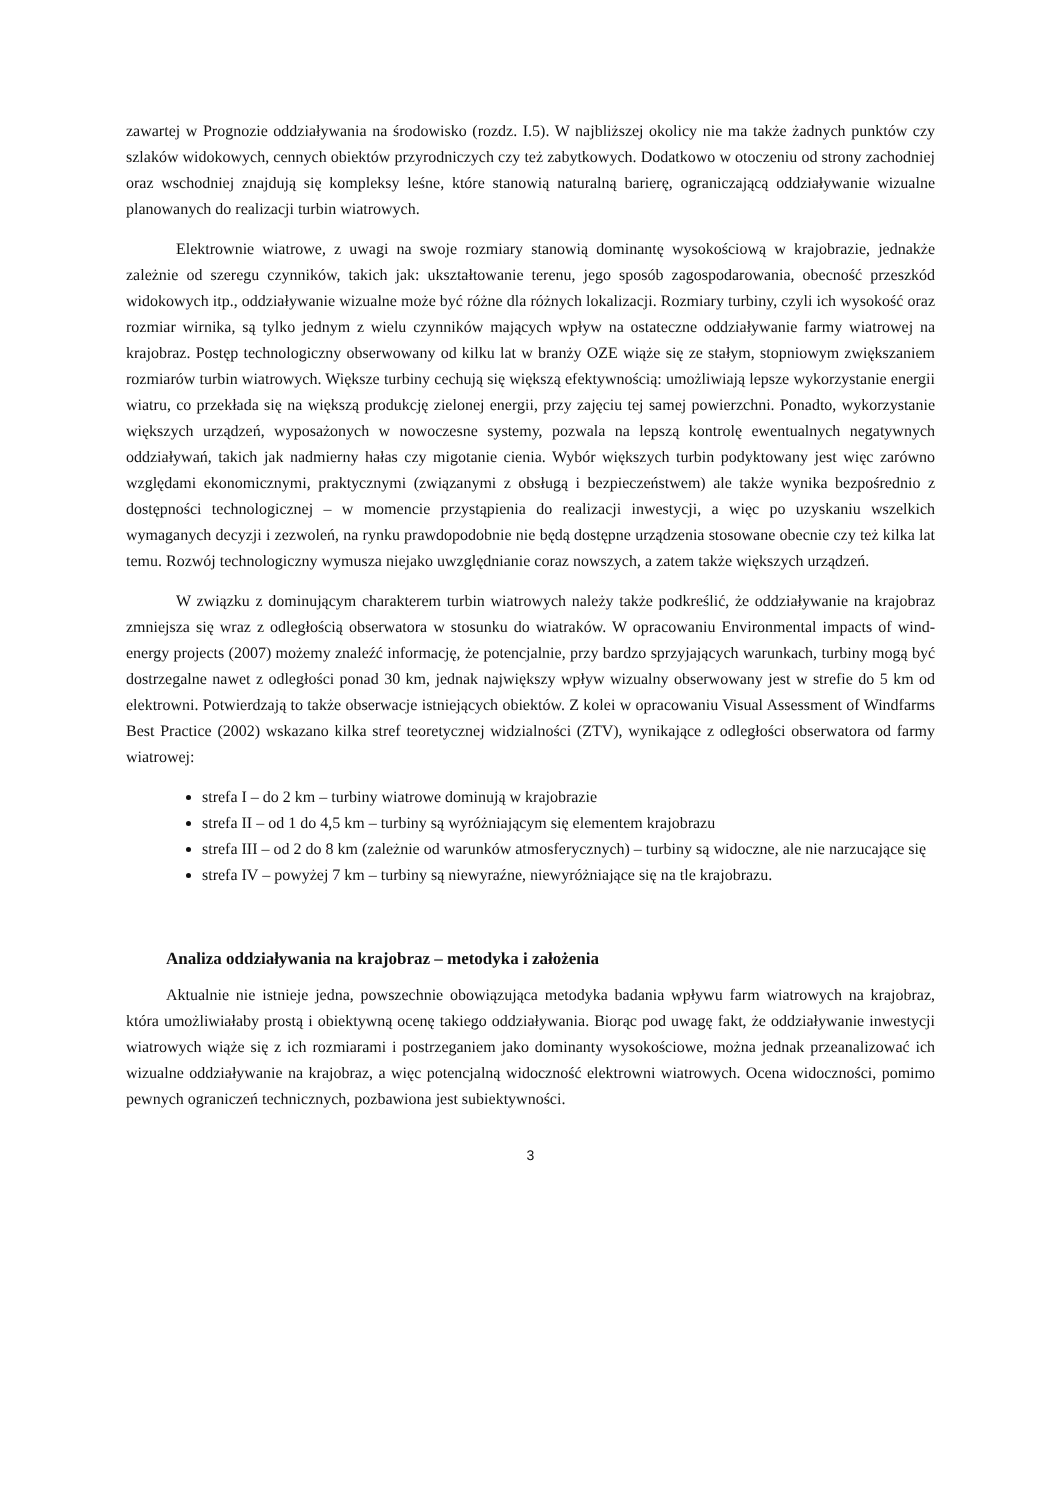zawartej w Prognozie oddziaływania na środowisko (rozdz. I.5). W najbliższej okolicy nie ma także żadnych punktów czy szlaków widokowych, cennych obiektów przyrodniczych czy też zabytkowych. Dodatkowo w otoczeniu od strony zachodniej oraz wschodniej znajdują się kompleksy leśne, które stanowią naturalną barierę, ograniczającą oddziaływanie wizualne planowanych do realizacji turbin wiatrowych.
Elektrownie wiatrowe, z uwagi na swoje rozmiary stanowią dominantę wysokościową w krajobrazie, jednakże zależnie od szeregu czynników, takich jak: ukształtowanie terenu, jego sposób zagospodarowania, obecność przeszkód widokowych itp., oddziaływanie wizualne może być różne dla różnych lokalizacji. Rozmiary turbiny, czyli ich wysokość oraz rozmiar wirnika, są tylko jednym z wielu czynników mających wpływ na ostateczne oddziaływanie farmy wiatrowej na krajobraz. Postęp technologiczny obserwowany od kilku lat w branży OZE wiąże się ze stałym, stopniowym zwiększaniem rozmiarów turbin wiatrowych. Większe turbiny cechują się większą efektywnością: umożliwiają lepsze wykorzystanie energii wiatru, co przekłada się na większą produkcję zielonej energii, przy zajęciu tej samej powierzchni. Ponadto, wykorzystanie większych urządzeń, wyposażonych w nowoczesne systemy, pozwala na lepszą kontrolę ewentualnych negatywnych oddziaływań, takich jak nadmierny hałas czy migotanie cienia. Wybór większych turbin podyktowany jest więc zarówno względami ekonomicznymi, praktycznymi (związanymi z obsługą i bezpieczeństwem) ale także wynika bezpośrednio z dostępności technologicznej – w momencie przystąpienia do realizacji inwestycji, a więc po uzyskaniu wszelkich wymaganych decyzji i zezwoleń, na rynku prawdopodobnie nie będą dostępne urządzenia stosowane obecnie czy też kilka lat temu. Rozwój technologiczny wymusza niejako uwzględnianie coraz nowszych, a zatem także większych urządzeń.
W związku z dominującym charakterem turbin wiatrowych należy także podkreślić, że oddziaływanie na krajobraz zmniejsza się wraz z odległością obserwatora w stosunku do wiatraków. W opracowaniu Environmental impacts of wind-energy projects (2007) możemy znaleźć informację, że potencjalnie, przy bardzo sprzyjających warunkach, turbiny mogą być dostrzegalne nawet z odległości ponad 30 km, jednak największy wpływ wizualny obserwowany jest w strefie do 5 km od elektrowni. Potwierdzają to także obserwacje istniejących obiektów. Z kolei w opracowaniu Visual Assessment of Windfarms Best Practice (2002) wskazano kilka stref teoretycznej widzialności (ZTV), wynikające z odległości obserwatora od farmy wiatrowej:
strefa I – do 2 km – turbiny wiatrowe dominują w krajobrazie
strefa II – od 1 do 4,5 km – turbiny są wyróżniającym się elementem krajobrazu
strefa III – od 2 do 8 km (zależnie od warunków atmosferycznych) – turbiny są widoczne, ale nie narzucające się
strefa IV – powyżej 7 km – turbiny są niewyraźne, niewyróżniające się na tle krajobrazu.
Analiza oddziaływania na krajobraz – metodyka i założenia
Aktualnie nie istnieje jedna, powszechnie obowiązująca metodyka badania wpływu farm wiatrowych na krajobraz, która umożliwiałaby prostą i obiektywną ocenę takiego oddziaływania. Biorąc pod uwagę fakt, że oddziaływanie inwestycji wiatrowych wiąże się z ich rozmiarami i postrzeganiem jako dominanty wysokościowe, można jednak przeanalizować ich wizualne oddziaływanie na krajobraz, a więc potencjalną widoczność elektrowni wiatrowych. Ocena widoczności, pomimo pewnych ograniczeń technicznych, pozbawiona jest subiektywności.
3